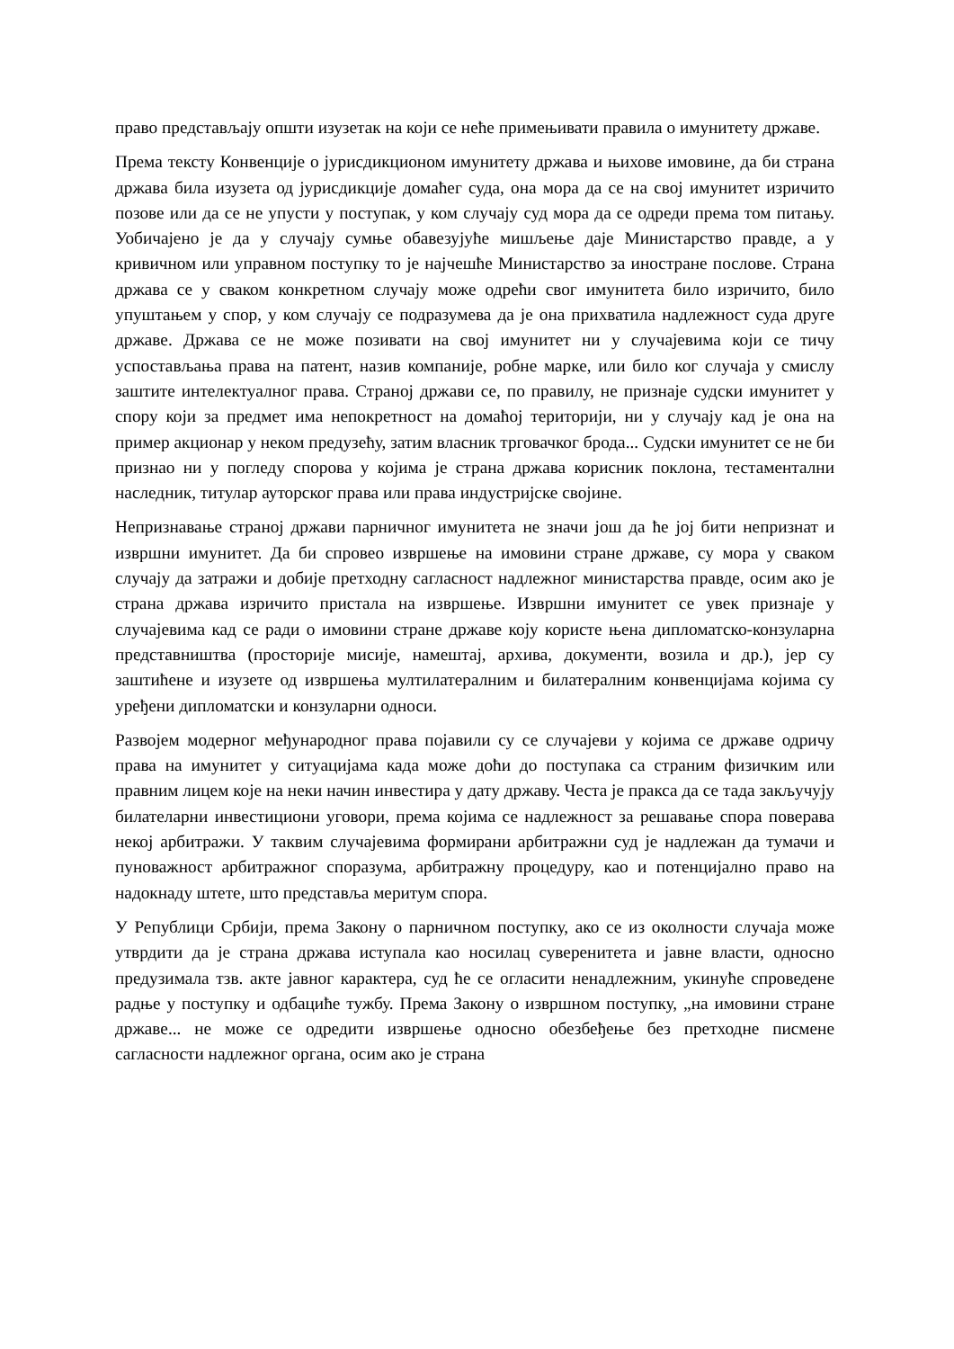право представљају општи изузетак на који се неће примењивати правила о имунитету државе.
Према тексту Конвенције о јурисдикционом имунитету држава и њихове имовине, да би страна држава била изузета од јурисдикције домаћег суда, она мора да се на свој имунитет изричито позове или да се не упусти у поступак, у ком случају суд мора да се одреди према том питању. Уобичајено је да у случају сумње обавезујуће мишљење даје Министарство правде, а у кривичном или управном поступку то је најчешће Министарство за иностране послове. Страна држава се у сваком конкретном случају може одрећи свог имунитета било изричито, било упуштањем у спор, у ком случају се подразумева да је она прихватила надлежност суда друге државе. Држава се не може позивати на свој имунитет ни у случајевима који се тичу успостављања права на патент, назив компаније, робне марке, или било ког случаја у смислу заштите интелектуалног права. Страној држави се, по правилу, не признаје судски имунитет у спору који за предмет има непокретност на домаћој територији, ни у случају кад је она на пример акционар у неком предузећу, затим власник трговачког брода... Судски имунитет се не би признао ни у погледу спорова у којима је страна држава корисник поклона, тестаментални наследник, титулар ауторског права или права индустријске својине.
Непризнавање страној држави парничног имунитета не значи још да ће јој бити непризнат и извршни имунитет. Да би спровео извршење на имовини стране државе, су мора у сваком случају да затражи и добије претходну сагласност надлежног министарства правде, осим ако је страна држава изричито пристала на извршење. Извршни имунитет се увек признаје у случајевима кад се ради о имовини стране државе коју користе њена дипломатско-конзуларна представништва (просторије мисије, намештај, архива, документи, возила и др.), јер су заштићене и изузете од извршења мултилатералним и билатералним конвенцијама којима су уређени дипломатски и конзуларни односи.
Развојем модерног међународног права појавили су се случајеви у којима се државе одричу права на имунитет у ситуацијама када може доћи до поступака са страним физичким или правним лицем које на неки начин инвестира у дату државу. Честа је пракса да се тада закључују билателарни инвестициони уговори, према којима се надлежност за решавање спора поверава некој арбитражи. У таквим случајевима формирани арбитражни суд је надлежан да тумачи и пуноважност арбитражног споразума, арбитражну процедуру, као и потенцијално право на надокнаду штете, што представља меритум спора.
У Републици Србији, према Закону о парничном поступку, ако се из околности случаја може утврдити да је страна држава иступала као носилац суверенитета и јавне власти, односно предузимала тзв. акте јавног карактера, суд ће се огласити ненадлежним, укинуће спроведене радње у поступку и одбациће тужбу. Према Закону о извршном поступку, „на имовини стране државе... не може се одредити извршење односно обезбеђење без претходне писмене сагласности надлежног органа, осим ако је страна